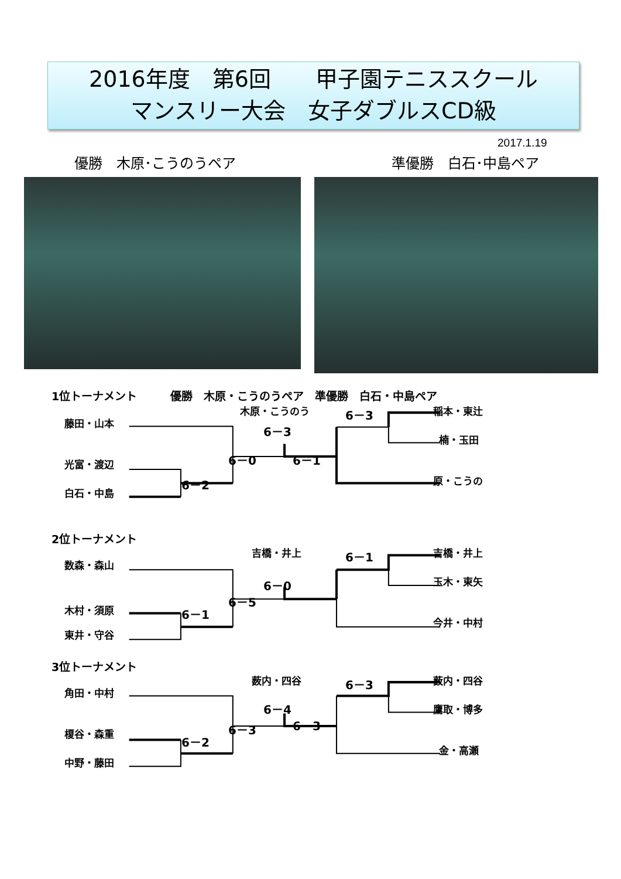2016年度　第6回　　甲子園テニススクール
マンスリー大会　女子ダブルスCD級
2017.1.19
優勝　木原･こうのうペア 準優勝　白石･中島ペア
1位トーナメント　　　優勝　木原・こうのうペア　準優勝　白石・中島ペア
藤田・山本
光富・渡辺
白石・中島
6－2
6－0
木原・こうのう
6－3
6－1
6－3
稲本・東辻
楠・玉田
原・こうの
2位トーナメント
数森・森山
木村・須原
東井・守谷
6－1
6－5
吉橋・井上
6－0
6－1
吉橋・井上
玉木・東矢
今井・中村
3位トーナメント
角田・中村
榎谷・森重
中野・藤田
6－2
6－3
薮内・四谷
6－4
6－3
6－3
薮内・四谷
鷹取・博多
金・高瀬